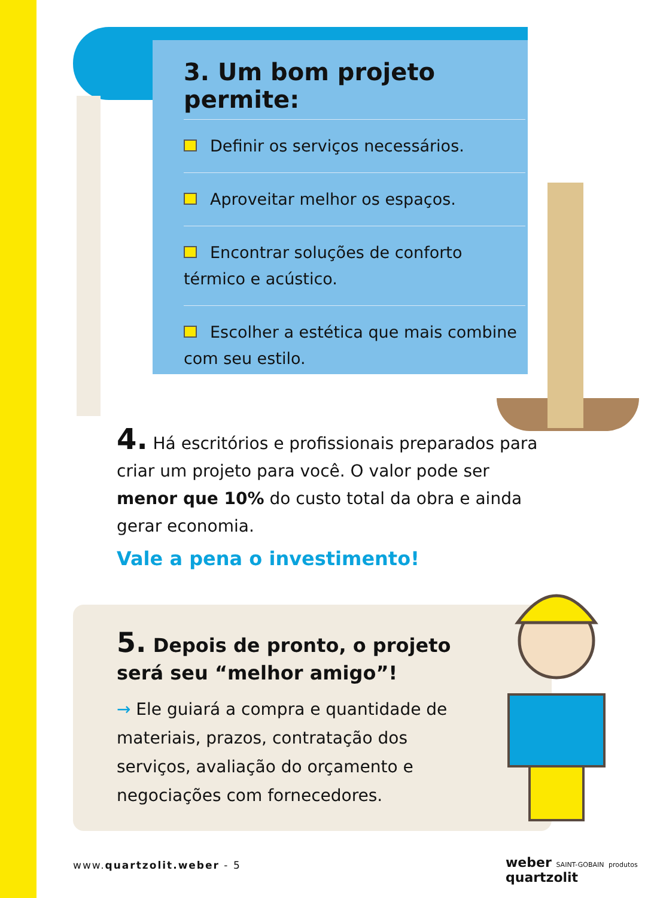3. Um bom projeto permite:
Definir os serviços necessários.
Aproveitar melhor os espaços.
Encontrar soluções de conforto térmico e acústico.
Escolher a estética que mais combine com seu estilo.
4. Há escritórios e profissionais preparados para criar um projeto para você. O valor pode ser menor que 10% do custo total da obra e ainda gerar economia.
Vale a pena o investimento!
5. Depois de pronto, o projeto será seu “melhor amigo”!
→ Ele guiará a compra e quantidade de materiais, prazos, contratação dos serviços, avaliação do orçamento e negociações com fornecedores.
www.quartzolit.weber - 5
weber SAINT-GOBAIN produtos quartzolit